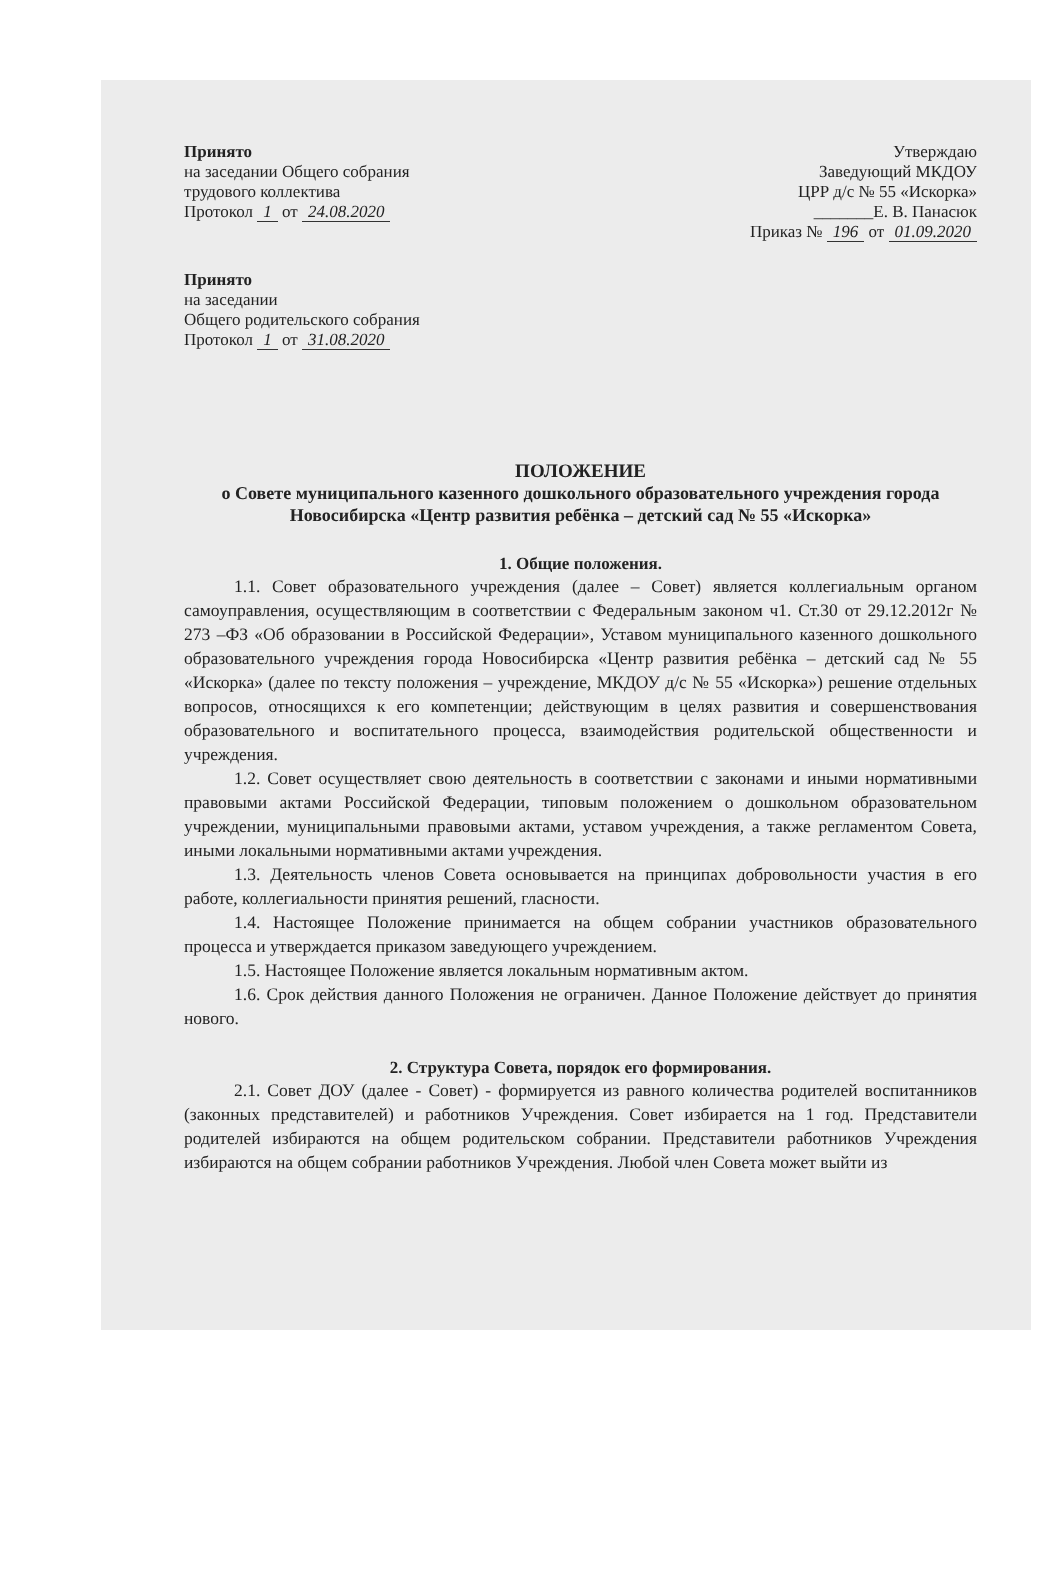Принято
на заседании Общего собрания
трудового коллектива
Протокол 1 от 24.08.2020
Утверждаю
Заведующий МКДОУ
ЦРР д/с № 55 «Искорка»
_______Е. В. Панасюк
Приказ № 196 от 01.09.2020
Принято
на заседании
Общего родительского собрания
Протокол 1 от 31.08.2020
ПОЛОЖЕНИЕ
о Совете муниципального казенного дошкольного образовательного учреждения города Новосибирска «Центр развития ребёнка – детский сад № 55 «Искорка»
1. Общие положения.
1.1. Совет образовательного учреждения (далее – Совет) является коллегиальным органом самоуправления, осуществляющим в соответствии с Федеральным законом ч1. Ст.30 от 29.12.2012г № 273 –ФЗ «Об образовании в Российской Федерации», Уставом муниципального казенного дошкольного образовательного учреждения города Новосибирска «Центр развития ребёнка – детский сад № 55 «Искорка» (далее по тексту положения – учреждение, МКДОУ д/с № 55 «Искорка») решение отдельных вопросов, относящихся к его компетенции; действующим в целях развития и совершенствования образовательного и воспитательного процесса, взаимодействия родительской общественности и учреждения.
1.2. Совет осуществляет свою деятельность в соответствии с законами и иными нормативными правовыми актами Российской Федерации, типовым положением о дошкольном образовательном учреждении, муниципальными правовыми актами, уставом учреждения, а также регламентом Совета, иными локальными нормативными актами учреждения.
1.3. Деятельность членов Совета основывается на принципах добровольности участия в его работе, коллегиальности принятия решений, гласности.
1.4. Настоящее Положение принимается на общем собрании участников образовательного процесса и утверждается приказом заведующего учреждением.
1.5. Настоящее Положение является локальным нормативным актом.
1.6. Срок действия данного Положения не ограничен. Данное Положение действует до принятия нового.
2. Структура Совета, порядок его формирования.
2.1. Совет ДОУ (далее - Совет) - формируется из равного количества родителей воспитанников (законных представителей) и работников Учреждения. Совет избирается на 1 год. Представители родителей избираются на общем родительском собрании. Представители работников Учреждения избираются на общем собрании работников Учреждения. Любой член Совета может выйти из